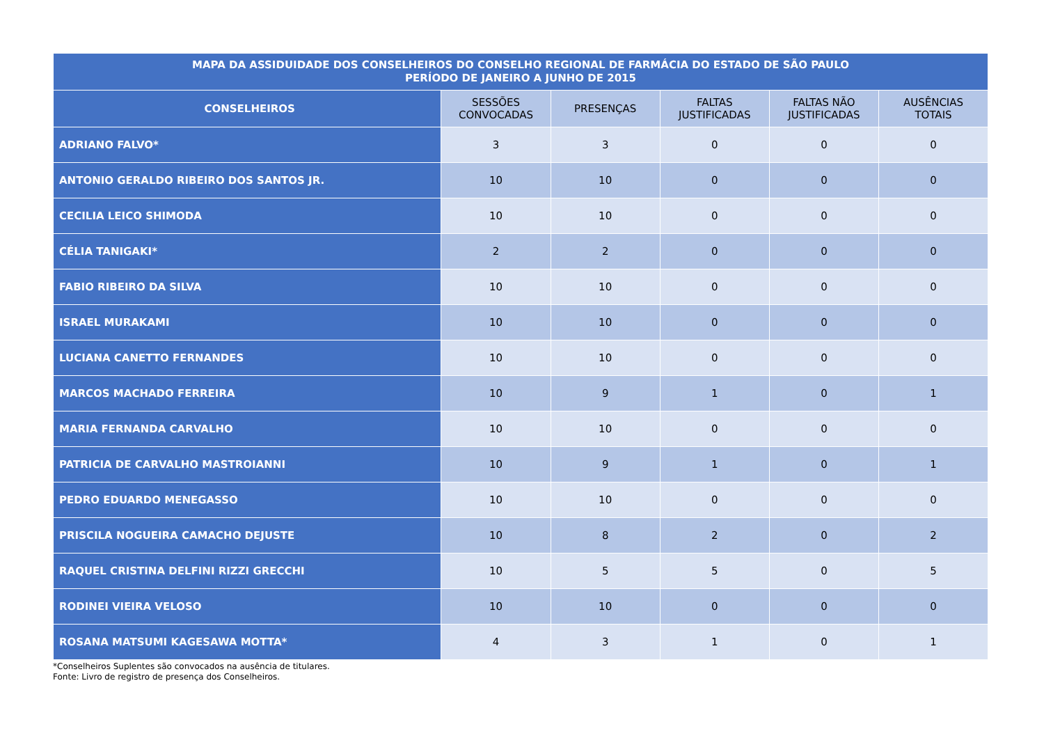| MAPA DA ASSIDUIDADE DOS CONSELHEIROS DO CONSELHO REGIONAL DE FARMÁCIA DO ESTADO DE SÃO PAULO PERÍODO DE JANEIRO A JUNHO DE 2015 | | | | | |
| --- | --- | --- | --- | --- | --- |
| CONSELHEIROS | SESSÕES CONVOCADAS | PRESENÇAS | FALTAS JUSTIFICADAS | FALTAS NÃO JUSTIFICADAS | AUSÊNCIAS TOTAIS |
| ADRIANO FALVO* | 3 | 3 | 0 | 0 | 0 |
| ANTONIO GERALDO RIBEIRO DOS SANTOS JR. | 10 | 10 | 0 | 0 | 0 |
| CECILIA LEICO SHIMODA | 10 | 10 | 0 | 0 | 0 |
| CÉLIA TANIGAKI* | 2 | 2 | 0 | 0 | 0 |
| FABIO RIBEIRO DA SILVA | 10 | 10 | 0 | 0 | 0 |
| ISRAEL MURAKAMI | 10 | 10 | 0 | 0 | 0 |
| LUCIANA CANETTO FERNANDES | 10 | 10 | 0 | 0 | 0 |
| MARCOS MACHADO FERREIRA | 10 | 9 | 1 | 0 | 1 |
| MARIA FERNANDA CARVALHO | 10 | 10 | 0 | 0 | 0 |
| PATRICIA DE CARVALHO MASTROIANNI | 10 | 9 | 1 | 0 | 1 |
| PEDRO EDUARDO MENEGASSO | 10 | 10 | 0 | 0 | 0 |
| PRISCILA NOGUEIRA CAMACHO DEJUSTE | 10 | 8 | 2 | 0 | 2 |
| RAQUEL CRISTINA DELFINI RIZZI GRECCHI | 10 | 5 | 5 | 0 | 5 |
| RODINEI VIEIRA VELOSO | 10 | 10 | 0 | 0 | 0 |
| ROSANA MATSUMI KAGESAWA MOTTA* | 4 | 3 | 1 | 0 | 1 |
*Conselheiros Suplentes são convocados na ausência de titulares.
Fonte: Livro de registro de presença dos Conselheiros.